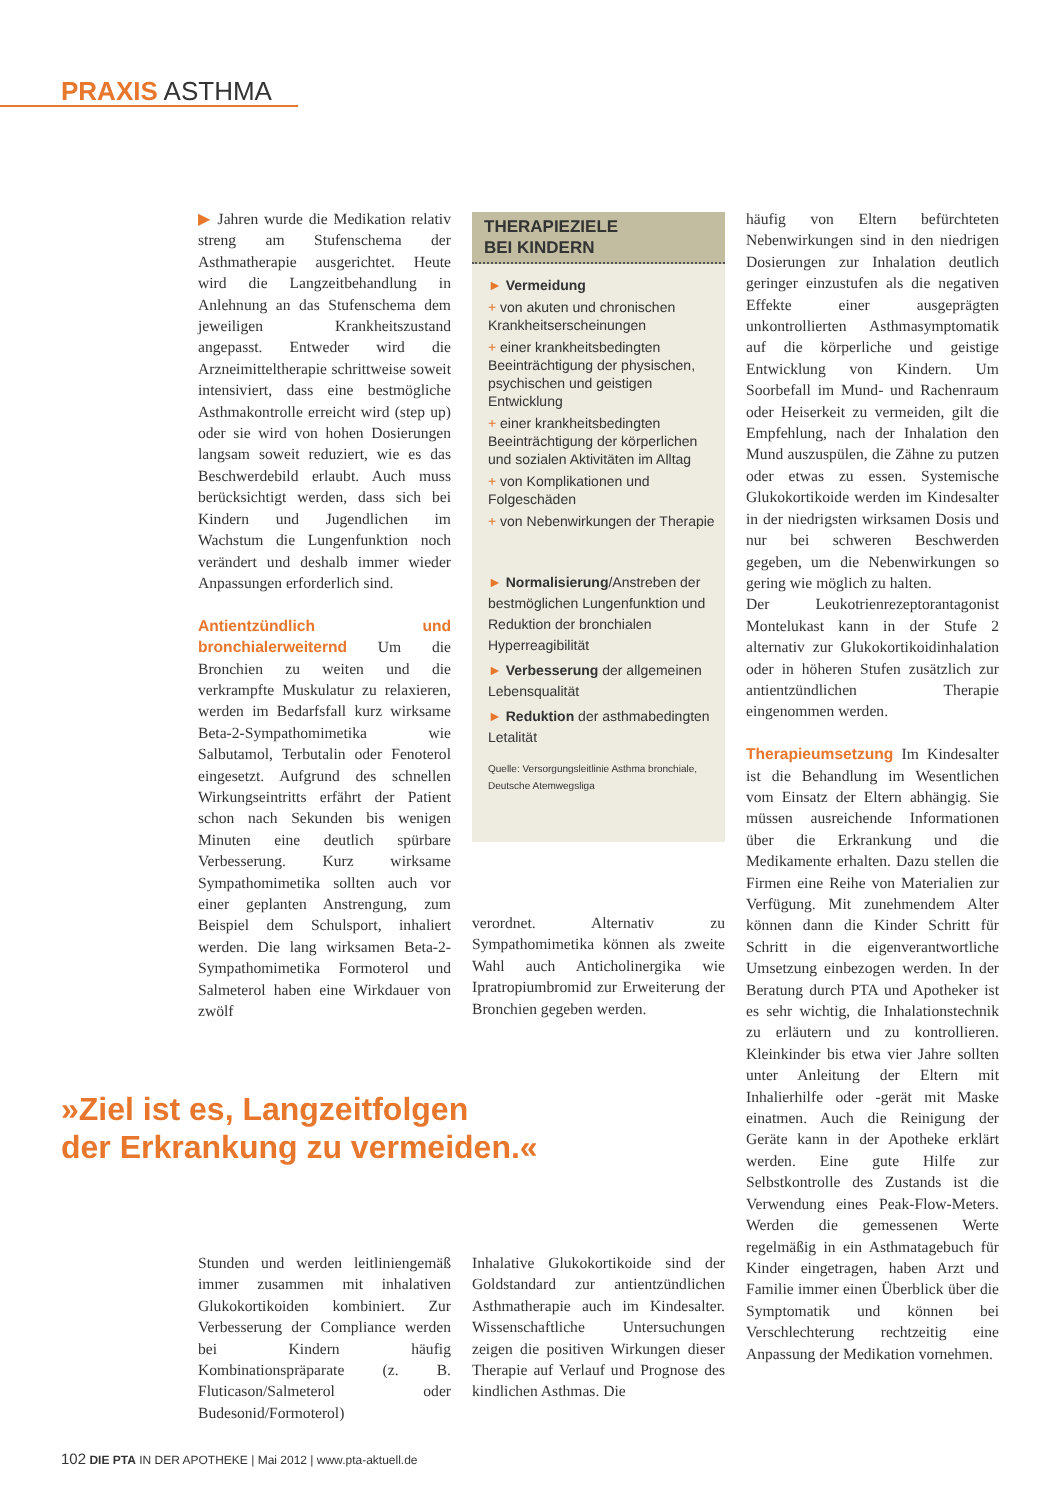PRAXIS ASTHMA
▶ Jahren wurde die Medikation relativ streng am Stufenschema der Asthmatherapie ausgerichtet. Heute wird die Langzeitbehandlung in Anlehnung an das Stufenschema dem jeweiligen Krankheitszustand angepasst. Entweder wird die Arzneimitteltherapie schrittweise soweit intensiviert, dass eine bestmögliche Asthmakontrolle erreicht wird (step up) oder sie wird von hohen Dosierungen langsam soweit reduziert, wie es das Beschwerdebild erlaubt. Auch muss berücksichtigt werden, dass sich bei Kindern und Jugendlichen im Wachstum die Lungenfunktion noch verändert und deshalb immer wieder Anpassungen erforderlich sind.
Antientzündlich und bronchialerweiternd Um die Bronchien zu weiten und die verkrampfte Muskulatur zu relaxieren, werden im Bedarfsfall kurz wirksame Beta-2-Sympathomimetika wie Salbutamol, Terbutalin oder Fenoterol eingesetzt. Aufgrund des schnellen Wirkungseintritts erfährt der Patient schon nach Sekunden bis wenigen Minuten eine deutlich spürbare Verbesserung. Kurz wirksame Sympathomimetika sollten auch vor einer geplanten Anstrengung, zum Beispiel dem Schulsport, inhaliert werden. Die lang wirksamen Beta-2-Sympathomimetika Formoterol und Salmeterol haben eine Wirkdauer von zwölf
THERAPIEZIELE
BEI KINDERN
► Vermeidung
+ von akuten und chronischen Krankheitserscheinungen
+ einer krankheitsbedingten Beeinträchtigung der physischen, psychischen und geistigen Entwicklung
+ einer krankheitsbedingten Beeinträchtigung der körperlichen und sozialen Aktivitäten im Alltag
+ von Komplikationen und Folgeschäden
+ von Nebenwirkungen der Therapie
► Normalisierung/Anstreben der bestmöglichen Lungenfunktion und Reduktion der bronchialen Hyperreagibilität
► Verbesserung der allgemeinen Lebensqualität
► Reduktion der asthmabedingten Letalität
Quelle: Versorgungsleitlinie Asthma bronchiale, Deutsche Atemwegsliga
verordnet. Alternativ zu Sympathomimetika können als zweite Wahl auch Anticholinergika wie Ipratropiumbromid zur Erweiterung der Bronchien gegeben werden.
häufig von Eltern befürchteten Nebenwirkungen sind in den niedrigen Dosierungen zur Inhalation deutlich geringer einzustufen als die negativen Effekte einer ausgeprägten unkontrollierten Asthmasymptomatik auf die körperliche und geistige Entwicklung von Kindern. Um Soorbefall im Mund- und Rachenraum oder Heiserkeit zu vermeiden, gilt die Empfehlung, nach der Inhalation den Mund auszuspülen, die Zähne zu putzen oder etwas zu essen. Systemische Glukokortikoide werden im Kindesalter in der niedrigsten wirksamen Dosis und nur bei schweren Beschwerden gegeben, um die Nebenwirkungen so gering wie möglich zu halten.
Der Leukotrienrezeptorantagonist Montelukast kann in der Stufe 2 alternativ zur Glukokortikoidinhalation oder in höheren Stufen zusätzlich zur antientzündlichen Therapie eingenommen werden.
Therapieumsetzung Im Kindesalter ist die Behandlung im Wesentlichen vom Einsatz der Eltern abhängig. Sie müssen ausreichende Informationen über die Erkrankung und die Medikamente erhalten. Dazu stellen die Firmen eine Reihe von Materialien zur Verfügung. Mit zunehmendem Alter können dann die Kinder Schritt für Schritt in die eigenverantwortliche Umsetzung einbezogen werden. In der Beratung durch PTA und Apotheker ist es sehr wichtig, die Inhalationstechnik zu erläutern und zu kontrollieren. Kleinkinder bis etwa vier Jahre sollten unter Anleitung der Eltern mit Inhalierhilfe oder -gerät mit Maske einatmen. Auch die Reinigung der Geräte kann in der Apotheke erklärt werden. Eine gute Hilfe zur Selbstkontrolle des Zustands ist die Verwendung eines Peak-Flow-Meters. Werden die gemessenen Werte regelmäßig in ein Asthmatagebuch für Kinder eingetragen, haben Arzt und Familie immer einen Überblick über die Symptomatik und können bei Verschlechterung rechtzeitig eine Anpassung der Medikation vornehmen.
»Ziel ist es, Langzeitfolgen
der Erkrankung zu vermeiden.«
Stunden und werden leitliniengemäß immer zusammen mit inhalativen Glukokortikoiden kombiniert. Zur Verbesserung der Compliance werden bei Kindern häufig Kombinationspräparate (z. B. Fluticason/Salmeterol oder Budesonid/Formoterol)
Inhalative Glukokortikoide sind der Goldstandard zur antientzündlichen Asthmatherapie auch im Kindesalter. Wissenschaftliche Untersuchungen zeigen die positiven Wirkungen dieser Therapie auf Verlauf und Prognose des kindlichen Asthmas. Die
102 DIE PTA IN DER APOTHEKE | Mai 2012 | www.pta-aktuell.de